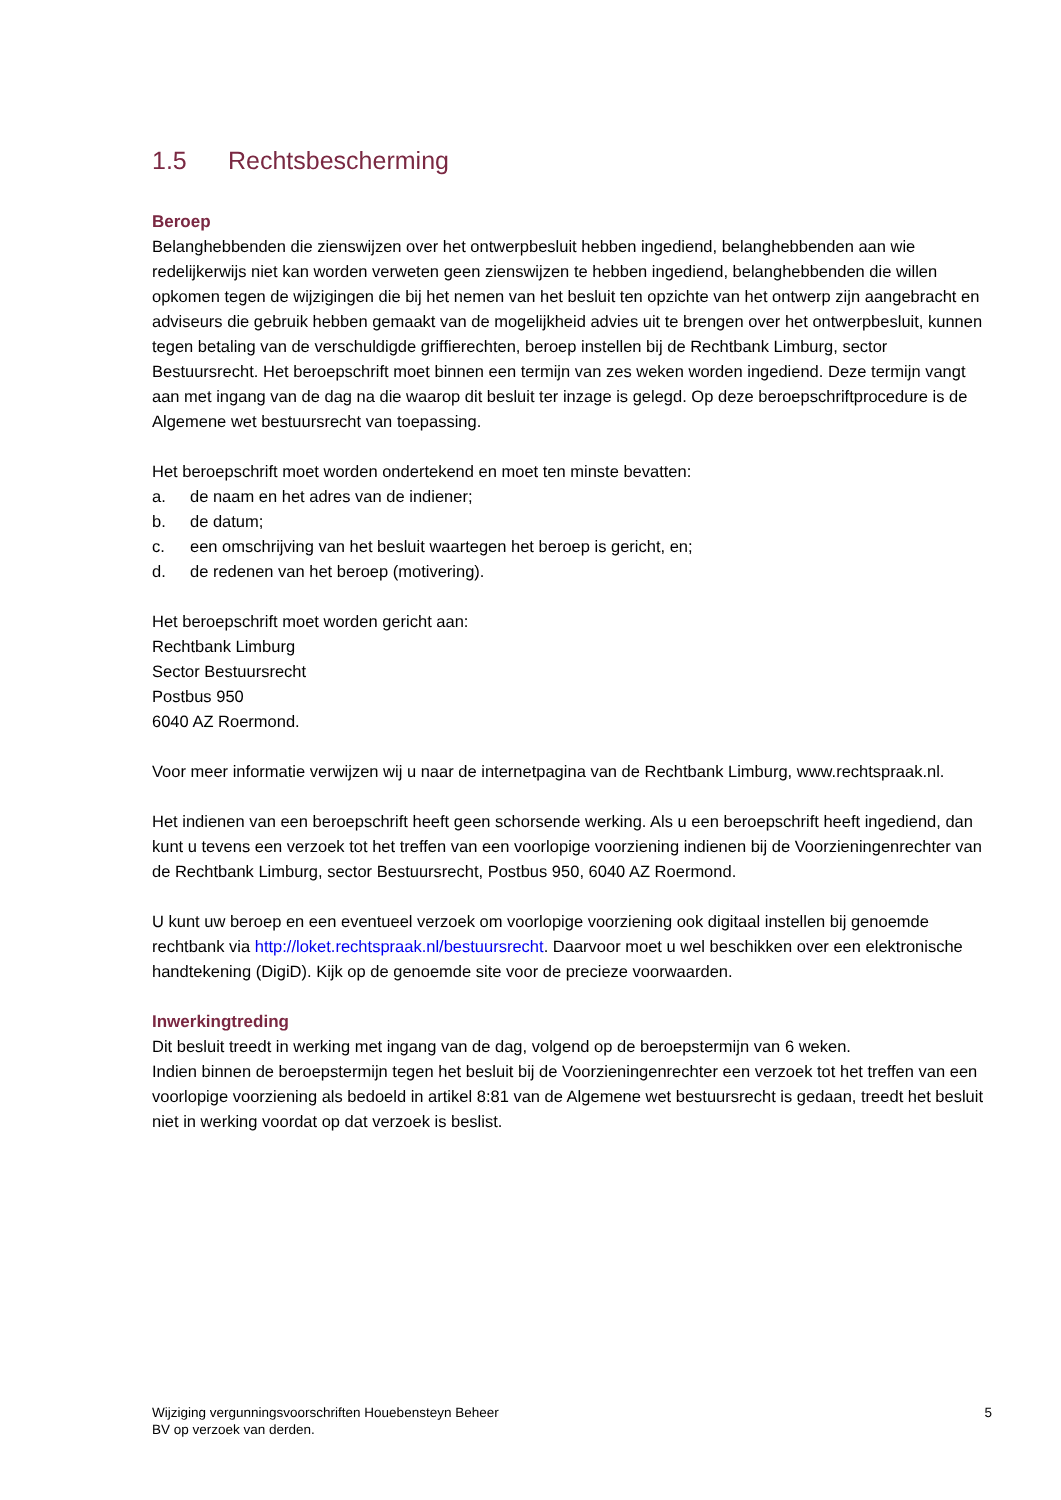1.5 Rechtsbescherming
Beroep
Belanghebbenden die zienswijzen over het ontwerpbesluit hebben ingediend, belanghebbenden aan wie redelijkerwijs niet kan worden verweten geen zienswijzen te hebben ingediend, belanghebbenden die willen opkomen tegen de wijzigingen die bij het nemen van het besluit ten opzichte van het ontwerp zijn aangebracht en adviseurs die gebruik hebben gemaakt van de mogelijkheid advies uit te brengen over het ontwerpbesluit, kunnen tegen betaling van de verschuldigde griffierechten, beroep instellen bij de Rechtbank Limburg, sector Bestuursrecht. Het beroepschrift moet binnen een termijn van zes weken worden ingediend. Deze termijn vangt aan met ingang van de dag na die waarop dit besluit ter inzage is gelegd. Op deze beroepschriftprocedure is de Algemene wet bestuursrecht van toepassing.
Het beroepschrift moet worden ondertekend en moet ten minste bevatten:
a. de naam en het adres van de indiener;
b. de datum;
c. een omschrijving van het besluit waartegen het beroep is gericht, en;
d. de redenen van het beroep (motivering).
Het beroepschrift moet worden gericht aan:
Rechtbank Limburg
Sector Bestuursrecht
Postbus 950
6040 AZ Roermond.
Voor meer informatie verwijzen wij u naar de internetpagina van de Rechtbank Limburg, www.rechtspraak.nl.
Het indienen van een beroepschrift heeft geen schorsende werking. Als u een beroepschrift heeft ingediend, dan kunt u tevens een verzoek tot het treffen van een voorlopige voorziening indienen bij de Voorzieningenrechter van de Rechtbank Limburg, sector Bestuursrecht, Postbus 950, 6040 AZ Roermond.
U kunt uw beroep en een eventueel verzoek om voorlopige voorziening ook digitaal instellen bij genoemde rechtbank via http://loket.rechtspraak.nl/bestuursrecht. Daarvoor moet u wel beschikken over een elektronische handtekening (DigiD). Kijk op de genoemde site voor de precieze voorwaarden.
Inwerkingtreding
Dit besluit treedt in werking met ingang van de dag, volgend op de beroepstermijn van 6 weken.
Indien binnen de beroepstermijn tegen het besluit bij de Voorzieningenrechter een verzoek tot het treffen van een voorlopige voorziening als bedoeld in artikel 8:81 van de Algemene wet bestuursrecht is gedaan, treedt het besluit niet in werking voordat op dat verzoek is beslist.
Wijziging vergunningsvoorschriften Houebensteyn Beheer
BV op verzoek van derden.
5